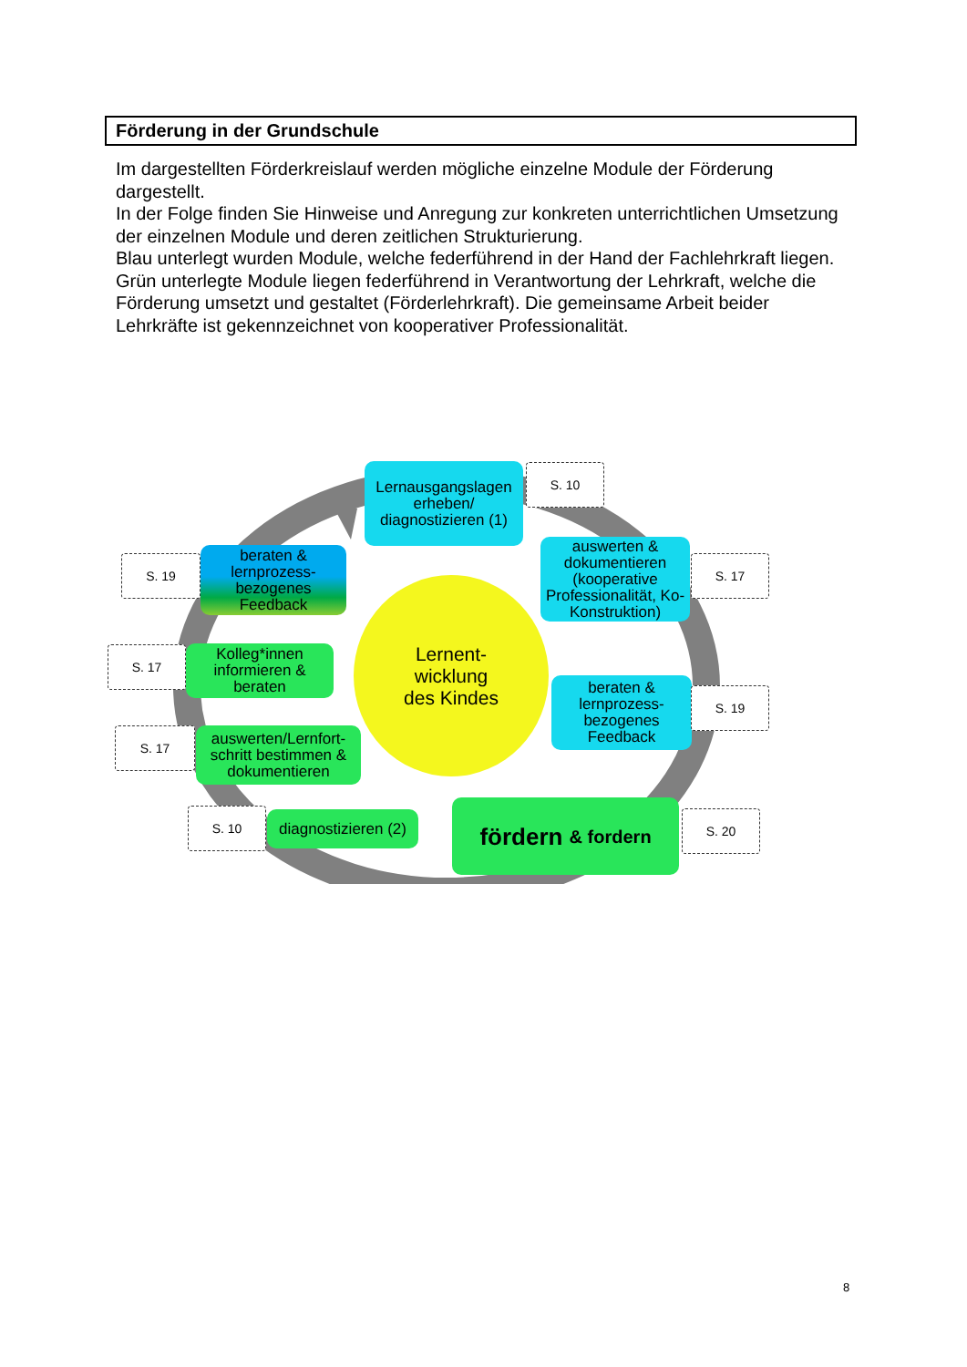Förderung in der Grundschule
Im dargestellten Förderkreislauf werden mögliche einzelne Module der Förderung dargestellt.
In der Folge finden Sie Hinweise und Anregung zur konkreten unterrichtlichen Umsetzung der einzelnen Module und deren zeitlichen Strukturierung.
Blau unterlegt wurden Module, welche federführend in der Hand der Fachlehrkraft liegen. Grün unterlegte Module liegen federführend in Verantwortung der Lehrkraft, welche die Förderung umsetzt und gestaltet (Förderlehrkraft). Die gemeinsame Arbeit beider Lehrkräfte ist gekennzeichnet von kooperativer Professionalität.
Lernausgangslagen erheben/ diagnostizieren (1)
S. 10
S. 19
beraten & lernprozess-bezogenes Feedback
auswerten & dokumentieren (kooperative Professionalität, Ko-Konstruktion)
S. 17
Lernent-
wicklung
des Kindes
S. 17
Kolleg*innen informieren & beraten
beraten & lernprozess-bezogenes Feedback
S. 19
S. 17
auswerten/Lernfort-schritt bestimmen & dokumentieren
S. 10
diagnostizieren (2)
fördern & fordern
S. 20
8